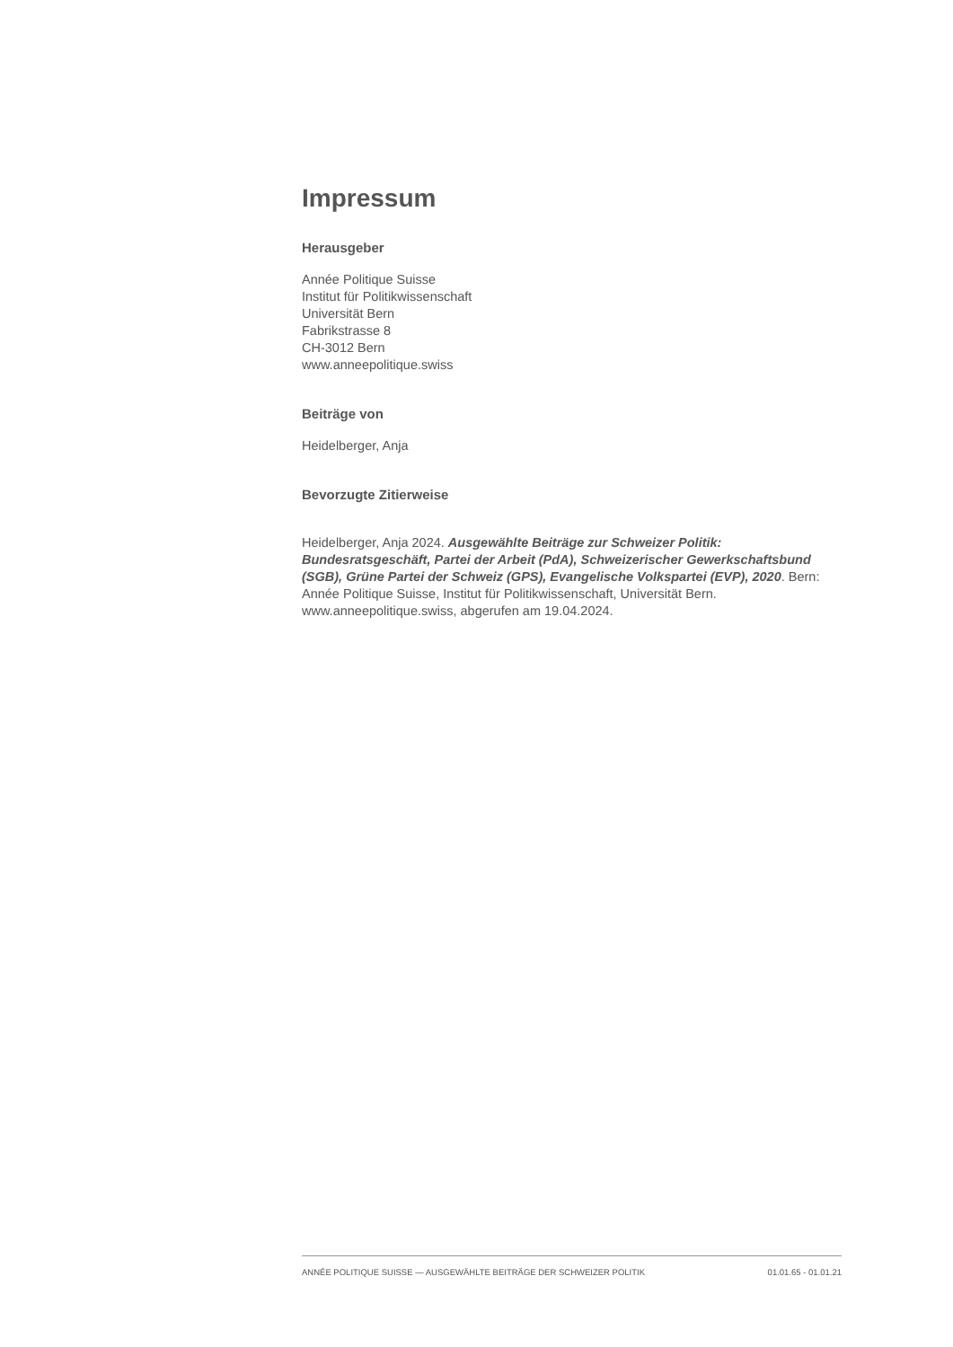Impressum
Herausgeber
Année Politique Suisse
Institut für Politikwissenschaft
Universität Bern
Fabrikstrasse 8
CH-3012 Bern
www.anneepolitique.swiss
Beiträge von
Heidelberger, Anja
Bevorzugte Zitierweise
Heidelberger, Anja 2024. Ausgewählte Beiträge zur Schweizer Politik: Bundesratsgeschäft, Partei der Arbeit (PdA), Schweizerischer Gewerkschaftsbund (SGB), Grüne Partei der Schweiz (GPS), Evangelische Volkspartei (EVP), 2020. Bern: Année Politique Suisse, Institut für Politikwissenschaft, Universität Bern. www.anneepolitique.swiss, abgerufen am 19.04.2024.
ANNÉE POLITIQUE SUISSE — AUSGEWÄHLTE BEITRÄGE DER SCHWEIZER POLITIK 01.01.65 - 01.01.21